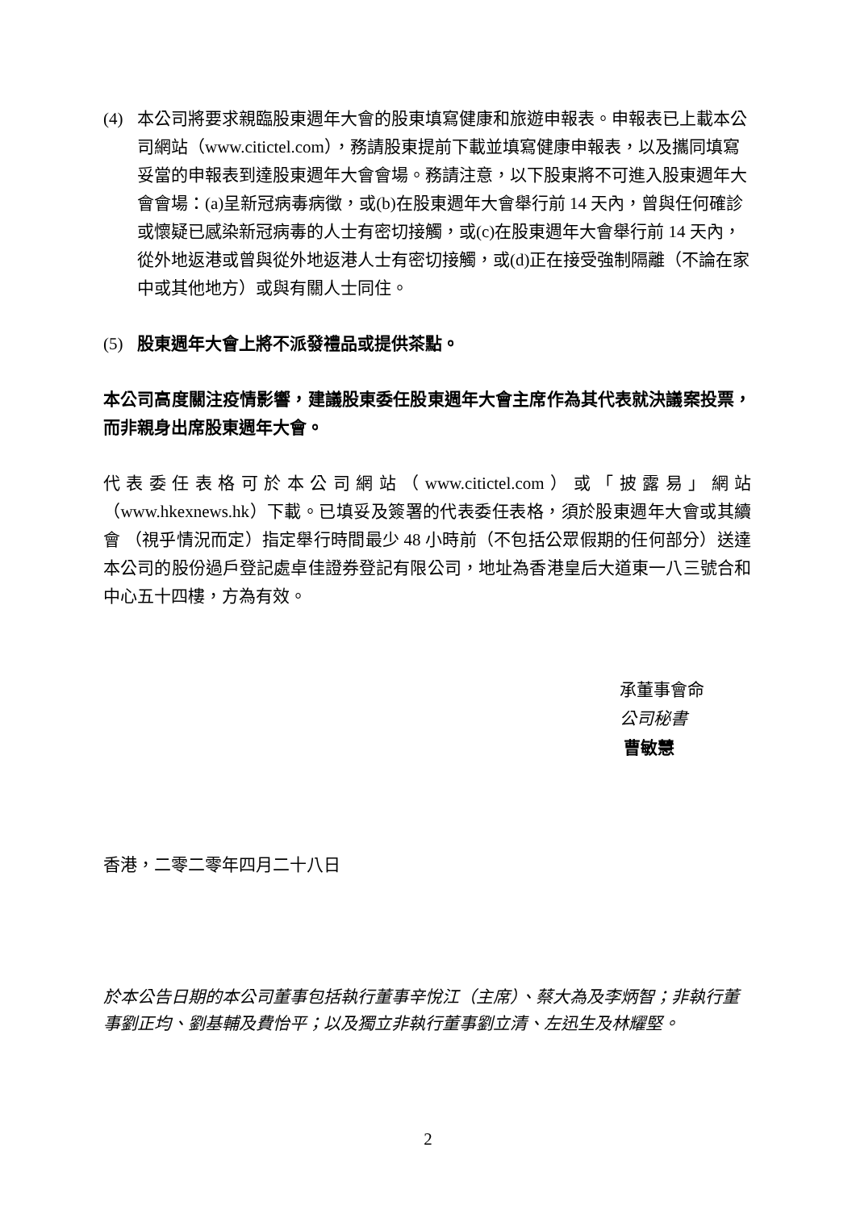(4) 本公司將要求親臨股東週年大會的股東填寫健康和旅遊申報表。申報表已上載本公司網站（www.citictel.com），務請股東提前下載並填寫健康申報表，以及攜同填寫妥當的申報表到達股東週年大會會場。務請注意，以下股東將不可進入股東週年大會會場：(a)呈新冠病毒病徵，或(b)在股東週年大會舉行前 14 天內，曾與任何確診或懷疑已感染新冠病毒的人士有密切接觸，或(c)在股東週年大會舉行前 14 天內，從外地返港或曾與從外地返港人士有密切接觸，或(d)正在接受強制隔離（不論在家中或其他地方）或與有關人士同住。
(5) 股東週年大會上將不派發禮品或提供茶點。
本公司高度關注疫情影響，建議股東委任股東週年大會主席作為其代表就決議案投票，而非親身出席股東週年大會。
代表委任表格可於本公司網站（www.citictel.com）或「披露易」網站（www.hkexnews.hk）下載。已填妥及簽署的代表委任表格，須於股東週年大會或其續會 （視乎情況而定）指定舉行時間最少 48 小時前（不包括公眾假期的任何部分）送達本公司的股份過戶登記處卓佳證券登記有限公司，地址為香港皇后大道東一八三號合和中心五十四樓，方為有效。
承董事會命
公司秘書
曹敏慧
香港，二零二零年四月二十八日
於本公告日期的本公司董事包括執行董事辛悅江（主席）、蔡大為及李炳智；非執行董事劉正均、劉基輔及費怡平；以及獨立非執行董事劉立清、左迅生及林耀堅。
2